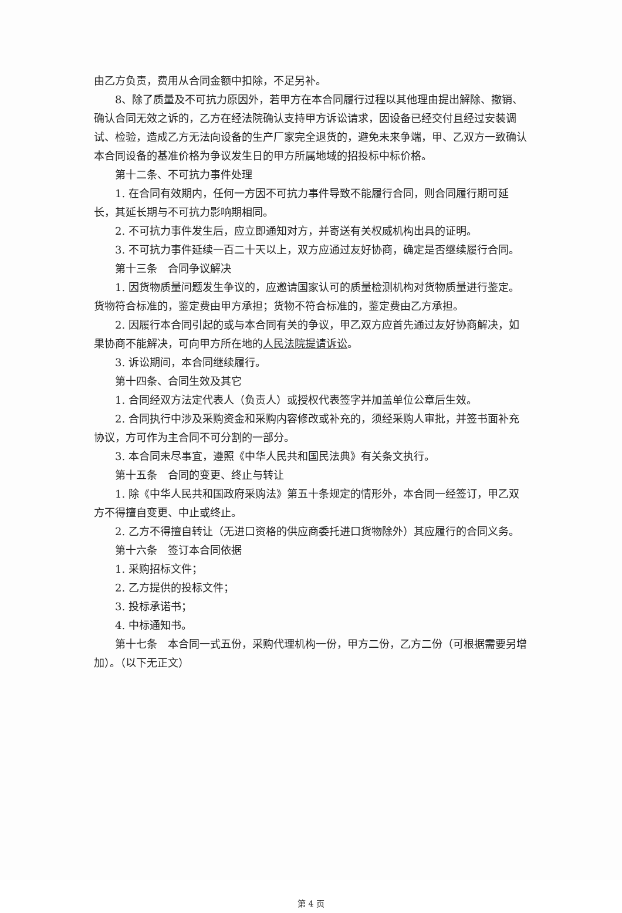由乙方负责，费用从合同金额中扣除，不足另补。
8、除了质量及不可抗力原因外，若甲方在本合同履行过程以其他理由提出解除、撤销、确认合同无效之诉的，乙方在经法院确认支持甲方诉讼请求，因设备已经交付且经过安装调试、检验，造成乙方无法向设备的生产厂家完全退货的，避免未来争端，甲、乙双方一致确认本合同设备的基准价格为争议发生日的甲方所属地域的招投标中标价格。
第十二条、不可抗力事件处理
1. 在合同有效期内，任何一方因不可抗力事件导致不能履行合同，则合同履行期可延长，其延长期与不可抗力影响期相同。
2. 不可抗力事件发生后，应立即通知对方，并寄送有关权威机构出具的证明。
3. 不可抗力事件延续一百二十天以上，双方应通过友好协商，确定是否继续履行合同。
第十三条　合同争议解决
1. 因货物质量问题发生争议的，应邀请国家认可的质量检测机构对货物质量进行鉴定。货物符合标准的，鉴定费由甲方承担；货物不符合标准的，鉴定费由乙方承担。
2. 因履行本合同引起的或与本合同有关的争议，甲乙双方应首先通过友好协商解决，如果协商不能解决，可向甲方所在地的人民法院提请诉讼。
3. 诉讼期间，本合同继续履行。
第十四条、合同生效及其它
1. 合同经双方法定代表人（负责人）或授权代表签字并加盖单位公章后生效。
2. 合同执行中涉及采购资金和采购内容修改或补充的，须经采购人审批，并签书面补充协议，方可作为主合同不可分割的一部分。
3. 本合同未尽事宜，遵照《中华人民共和国民法典》有关条文执行。
第十五条　合同的变更、终止与转让
1. 除《中华人民共和国政府采购法》第五十条规定的情形外，本合同一经签订，甲乙双方不得擅自变更、中止或终止。
2. 乙方不得擅自转让（无进口资格的供应商委托进口货物除外）其应履行的合同义务。
第十六条　签订本合同依据
1. 采购招标文件；
2. 乙方提供的投标文件；
3. 投标承诺书；
4. 中标通知书。
第十七条　本合同一式五份，采购代理机构一份，甲方二份，乙方二份（可根据需要另增加）。（以下无正文）
第 4 页